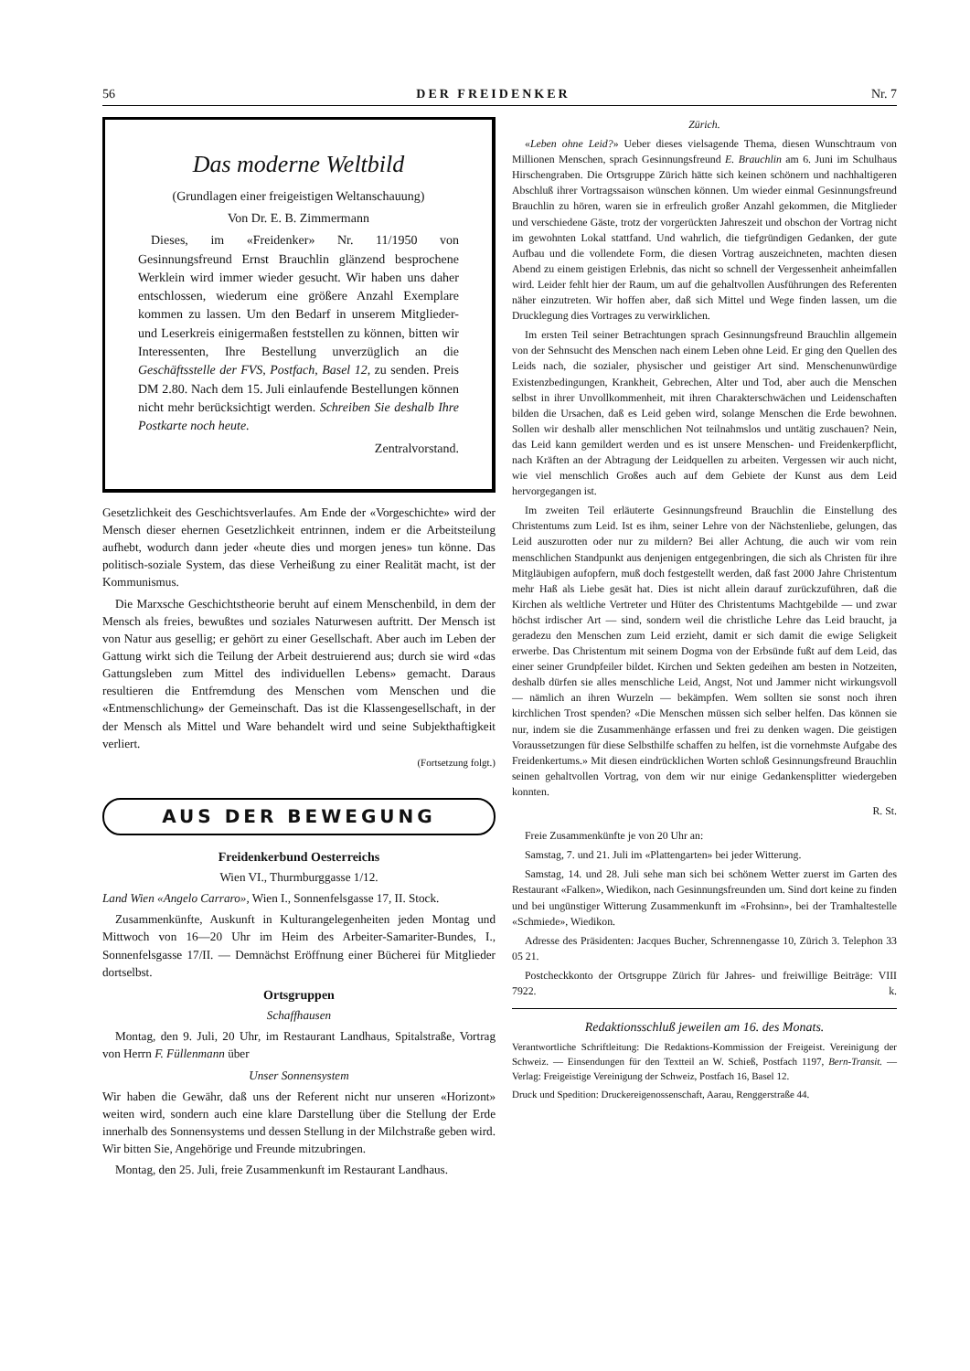56 DER FREIDENKER Nr. 7
Das moderne Weltbild
(Grundlagen einer freigeistigen Weltanschauung)
Von Dr. E. B. Zimmermann
Dieses, im «Freidenker» Nr. 11/1950 von Gesinnungsfreund Ernst Brauchlin glänzend besprochene Werklein wird immer wieder gesucht. Wir haben uns daher entschlossen, wiederum eine größere Anzahl Exemplare kommen zu lassen. Um den Bedarf in unserem Mitglieder- und Leserkreis einigermaßen feststellen zu können, bitten wir Interessenten, Ihre Bestellung unverzüglich an die Geschäftsstelle der FVS, Postfach, Basel 12, zu senden. Preis DM 2.80. Nach dem 15. Juli einlaufende Bestellungen können nicht mehr berücksichtigt werden. Schreiben Sie deshalb Ihre Postkarte noch heute.
Zentralvorstand.
Gesetzlichkeit des Geschichtsverlaufes. Am Ende der «Vorgeschichte» wird der Mensch dieser ehernen Gesetzlichkeit entrinnen, indem er die Arbeitsteilung aufhebt, wodurch dann jeder «heute dies und morgen jenes» tun könne. Das politisch-soziale System, das diese Verheißung zu einer Realität macht, ist der Kommunismus.
Die Marxsche Geschichtstheorie beruht auf einem Menschenbild, in dem der Mensch als freies, bewußtes und soziales Naturwesen auftritt. Der Mensch ist von Natur aus gesellig; er gehört zu einer Gesellschaft. Aber auch im Leben der Gattung wirkt sich die Teilung der Arbeit destruierend aus; durch sie wird «das Gattungsleben zum Mittel des individuellen Lebens» gemacht. Daraus resultieren die Entfremdung des Menschen vom Menschen und die «Entmenschlichung» der Gemeinschaft. Das ist die Klassengesellschaft, in der der Mensch als Mittel und Ware behandelt wird und seine Subjekthaftigkeit verliert.
(Fortsetzung folgt.)
AUS DER BEWEGUNG
Freidenkerbund Oesterreichs
Wien VI., Thurmburggasse 1/12.
Land Wien «Angelo Carraro», Wien I., Sonnenfelsgasse 17, II. Stock.
Zusammenkünfte, Auskunft in Kulturangelegenheiten jeden Montag und Mittwoch von 16—20 Uhr im Heim des Arbeiter-Samariter-Bundes, I., Sonnenfelsgasse 17/II. — Demnächst Eröffnung einer Bücherei für Mitglieder dortselbst.
Ortsgruppen
Schaffhausen
Montag, den 9. Juli, 20 Uhr, im Restaurant Landhaus, Spitalstraße, Vortrag von Herrn F. Füllenmann über
Unser Sonnensystem
Wir haben die Gewähr, daß uns der Referent nicht nur unseren «Horizont» weiten wird, sondern auch eine klare Darstellung über die Stellung der Erde innerhalb des Sonnensystems und dessen Stellung in der Milchstraße geben wird. Wir bitten Sie, Angehörige und Freunde mitzubringen.
Montag, den 25. Juli, freie Zusammenkunft im Restaurant Landhaus.
Zürich.
«Leben ohne Leid?» Ueber dieses vielsagende Thema, diesen Wunschtraum von Millionen Menschen, sprach Gesinnungsfreund E. Brauchlin am 6. Juni im Schulhaus Hirschengraben. Die Ortsgruppe Zürich hätte sich keinen schönern und nachhaltigeren Abschluß ihrer Vortragssaison wünschen können. Um wieder einmal Gesinnungsfreund Brauchlin zu hören, waren sie in erfreulich großer Anzahl gekommen, die Mitglieder und verschiedene Gäste, trotz der vorgerückten Jahreszeit und obschon der Vortrag nicht im gewohnten Lokal stattfand. Und wahrlich, die tiefgründigen Gedanken, der gute Aufbau und die vollendete Form, die diesen Vortrag auszeichneten, machten diesen Abend zu einem geistigen Erlebnis, das nicht so schnell der Vergessenheit anheimfallen wird. Leider fehlt hier der Raum, um auf die gehaltvollen Ausführungen des Referenten näher einzutreten. Wir hoffen aber, daß sich Mittel und Wege finden lassen, um die Drucklegung dies Vortrages zu verwirklichen.
Im ersten Teil seiner Betrachtungen sprach Gesinnungsfreund Brauchlin allgemein von der Sehnsucht des Menschen nach einem Leben ohne Leid. Er ging den Quellen des Leids nach, die sozialer, physischer und geistiger Art sind. Menschenunwürdige Existenzbedingungen, Krankheit, Gebrechen, Alter und Tod, aber auch die Menschen selbst in ihrer Unvollkommenheit, mit ihren Charakterschwächen und Leidenschaften bilden die Ursachen, daß es Leid geben wird, solange Menschen die Erde bewohnen. Sollen wir deshalb aller menschlichen Not teilnahmslos und untätig zuschauen? Nein, das Leid kann gemildert werden und es ist unsere Menschen- und Freidenkerpflicht, nach Kräften an der Abtragung der Leidquellen zu arbeiten. Vergessen wir auch nicht, wie viel menschlich Großes auch auf dem Gebiete der Kunst aus dem Leid hervorgegangen ist.
Im zweiten Teil erläuterte Gesinnungsfreund Brauchlin die Einstellung des Christentums zum Leid. Ist es ihm, seiner Lehre von der Nächstenliebe, gelungen, das Leid auszurotten oder nur zu mildern? Bei aller Achtung, die auch wir vom rein menschlichen Standpunkt aus denjenigen entgegenbringen, die sich als Christen für ihre Mitgläubigen aufopfern, muß doch festgestellt werden, daß fast 2000 Jahre Christentum mehr Haß als Liebe gesät hat. Dies ist nicht allein darauf zurückzuführen, daß die Kirchen als weltliche Vertreter und Hüter des Christentums Machtgebilde — und zwar höchst irdischer Art — sind, sondern weil die christliche Lehre das Leid braucht, ja geradezu den Menschen zum Leid erzieht, damit er sich damit die ewige Seligkeit erwerbe. Das Christentum mit seinem Dogma von der Erbsünde fußt auf dem Leid, das einer seiner Grundpfeiler bildet. Kirchen und Sekten gedeihen am besten in Notzeiten, deshalb dürfen sie alles menschliche Leid, Angst, Not und Jammer nicht wirkungsvoll — nämlich an ihren Wurzeln — bekämpfen. Wem sollten sie sonst noch ihren kirchlichen Trost spenden? «Die Menschen müssen sich selber helfen. Das können sie nur, indem sie die Zusammenhänge erfassen und frei zu denken wagen. Die geistigen Voraussetzungen für diese Selbsthilfe schaffen zu helfen, ist die vornehmste Aufgabe des Freidenkertums.» Mit diesen eindrücklichen Worten schloß Gesinnungsfreund Brauchlin seinen gehaltvollen Vortrag, von dem wir nur einige Gedankensplitter wiedergeben konnten.
R. St.
Freie Zusammenkünfte je von 20 Uhr an:
Samstag, 7. und 21. Juli im «Plattengarten» bei jeder Witterung.
Samstag, 14. und 28. Juli sehe man sich bei schönem Wetter zuerst im Garten des Restaurant «Falken», Wiedikon, nach Gesinnungsfreunden um. Sind dort keine zu finden und bei ungünstiger Witterung Zusammenkunft im «Frohsinn», bei der Tramhaltestelle «Schmiede», Wiedikon.
Adresse des Präsidenten: Jacques Bucher, Schrennengasse 10, Zürich 3. Telephon 33 05 21.
Postcheckkonto der Ortsgruppe Zürich für Jahres- und freiwillige Beiträge: VIII 7922. k.
Redaktionsschluß jeweilen am 16. des Monats.
Verantwortliche Schriftleitung: Die Redaktions-Kommission der Freigeist. Vereinigung der Schweiz. — Einsendungen für den Textteil an W. Schieß, Postfach 1197, Bern-Transit. — Verlag: Freigeistige Vereinigung der Schweiz, Postfach 16, Basel 12.
Druck und Spedition: Druckereigenossenschaft, Aarau, Renggerstraße 44.